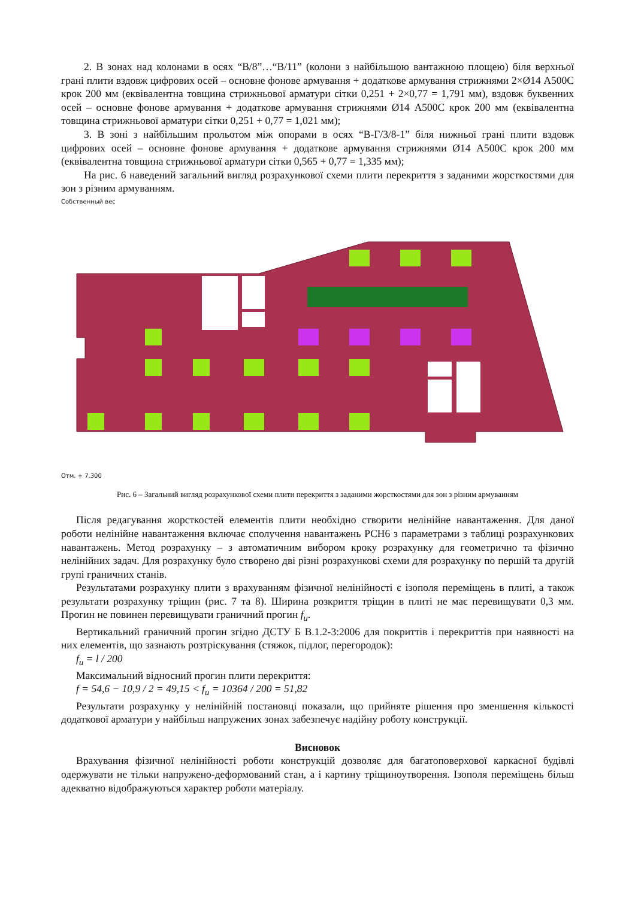2. В зонах над колонами в осях “В/8”…“В/11” (колони з найбільшою вантажною площею) біля верхньої грані плити вздовж цифрових осей – основне фонове армування + додаткове армування стрижнями 2×Ø14 А500С крок 200 мм (еквівалентна товщина стрижньової арматури сітки 0,251 + 2×0,77 = 1,791 мм), вздовж буквенних осей – основне фонове армування + додаткове армування стрижнями Ø14 А500С крок 200 мм (еквівалентна товщина стрижньової арматури сітки 0,251 + 0,77 = 1,021 мм);
3. В зоні з найбільшим прольотом між опорами в осях “В-Г/3/8-1” біля нижньої грані плити вздовж цифрових осей – основне фонове армування + додаткове армування стрижнями Ø14 А500С крок 200 мм (еквівалентна товщина стрижньової арматури сітки 0,565 + 0,77 = 1,335 мм);
На рис. 6 наведений загальний вигляд розрахункової схеми плити перекриття з заданими жорсткостями для зон з різним армуванням.
Собственный вес
Отм. + 7.300
Рис. 6 – Загальний вигляд розрахункової схеми плити перекриття з заданими жорсткостями для зон з різним армуванням
Після редагування жорсткостей елементів плити необхідно створити нелінійне навантаження. Для даної роботи нелінійне навантаження включає сполучення навантажень РСН6 з параметрами з таблиці розрахункових навантажень. Метод розрахунку – з автоматичним вибором кроку розрахунку для геометрично та фізично нелінійних задач. Для розрахунку було створено дві різні розрахункові схеми для розрахунку по першій та другій групі граничних станів.
Результатами розрахунку плити з врахуванням фізичної нелінійності є ізополя переміщень в плиті, а також результати розрахунку тріщин (рис. 7 та 8). Ширина розкриття тріщин в плиті не має перевищувати 0,3 мм. Прогин не повинен перевищувати граничний прогин f<sub>u</sub>.
Вертикальний граничний прогин згідно ДСТУ Б В.1.2-3:2006 для покриттів і перекриттів при наявності на них елементів, що зазнають розтріскування (стяжок, підлог, перегородок):
f<sub>u</sub> = l / 200
Максимальний відносний прогин плити перекриття:
f = 54,6 − 10,9 / 2 = 49,15 < f<sub>u</sub> = 10364 / 200 = 51,82
Результати розрахунку у нелінійній постановці показали, що прийняте рішення про зменшення кількості додаткової арматури у найбільш напружених зонах забезпечує надійну роботу конструкції.
Висновок
Врахування фізичної нелінійності роботи конструкцій дозволяє для багатоповерхової каркасної будівлі одержувати не тільки напружено-деформований стан, а і картину тріщиноутворення. Ізополя переміщень більш адекватно відображуються характер роботи матеріалу.